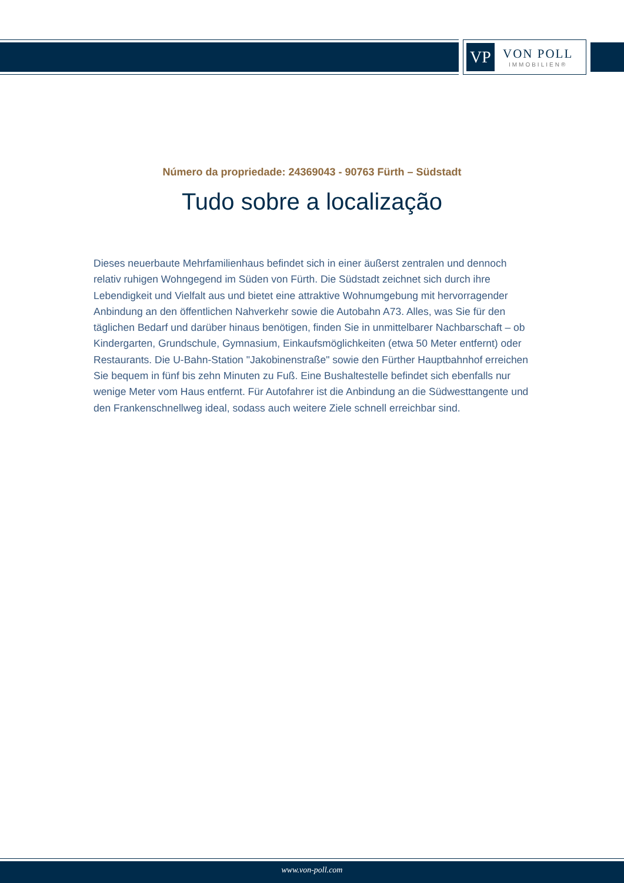VP
VON POLL
IMMOBILIEN®
Número da propriedade: 24369043 - 90763 Fürth – Südstadt
Tudo sobre a localização
Dieses neuerbaute Mehrfamilienhaus befindet sich in einer äußerst zentralen und dennoch relativ ruhigen Wohngegend im Süden von Fürth. Die Südstadt zeichnet sich durch ihre Lebendigkeit und Vielfalt aus und bietet eine attraktive Wohnumgebung mit hervorragender Anbindung an den öffentlichen Nahverkehr sowie die Autobahn A73. Alles, was Sie für den täglichen Bedarf und darüber hinaus benötigen, finden Sie in unmittelbarer Nachbarschaft – ob Kindergarten, Grundschule, Gymnasium, Einkaufsmöglichkeiten (etwa 50 Meter entfernt) oder Restaurants. Die U-Bahn-Station "Jakobinenstraße" sowie den Fürther Hauptbahnhof erreichen Sie bequem in fünf bis zehn Minuten zu Fuß. Eine Bushaltestelle befindet sich ebenfalls nur wenige Meter vom Haus entfernt. Für Autofahrer ist die Anbindung an die Südwesttangente und den Frankenschnellweg ideal, sodass auch weitere Ziele schnell erreichbar sind.
www.von-poll.com